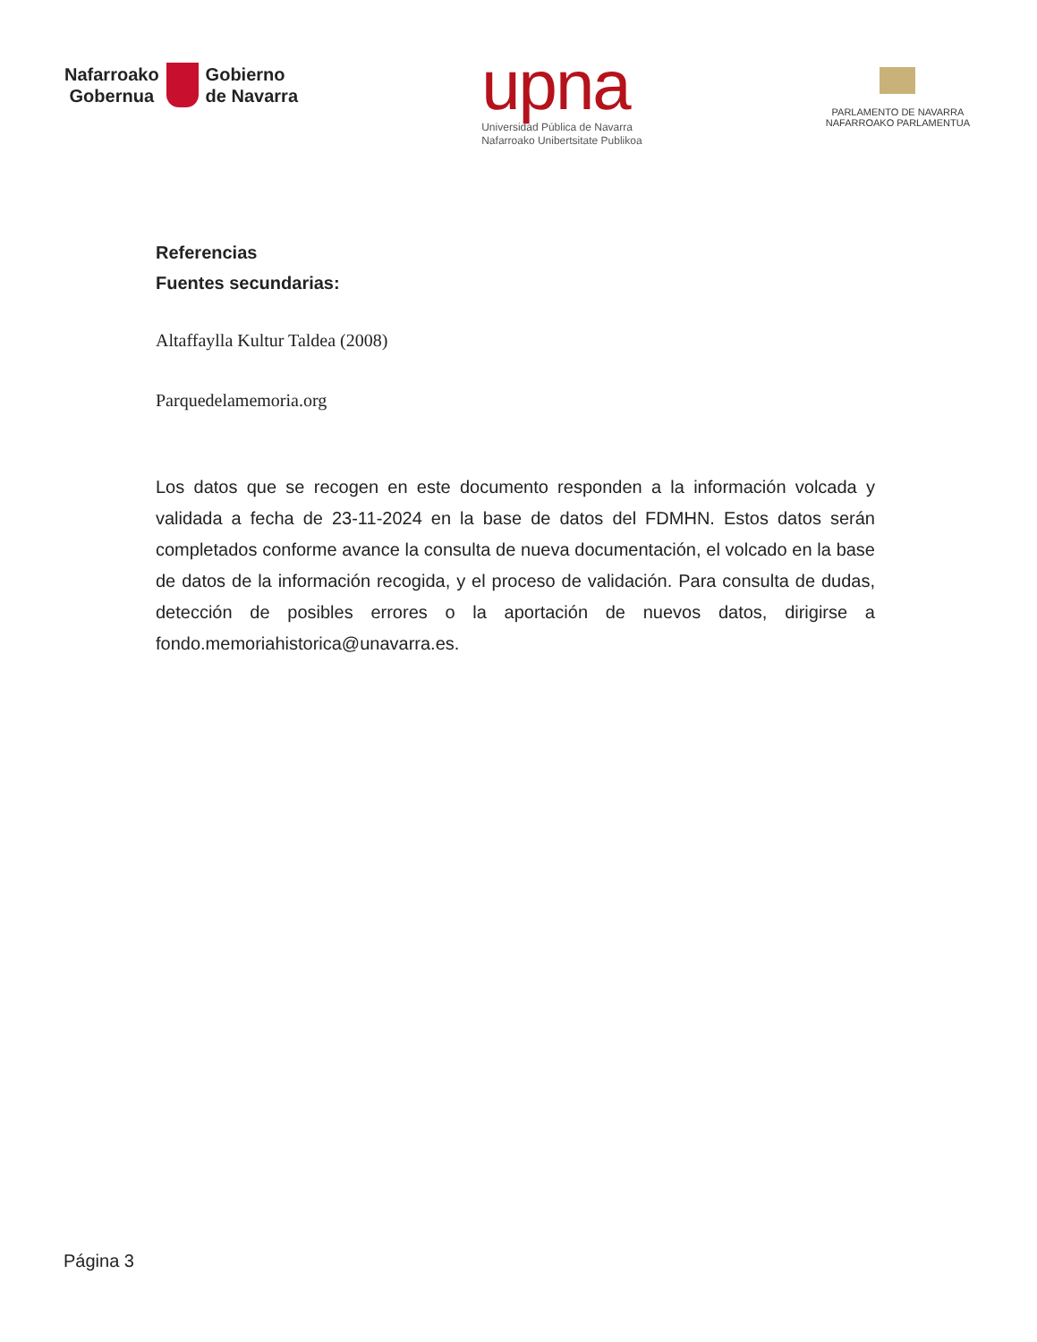Nafarroako
Gobernua
Gobierno
de Navarra
upna
Universidad Pública de Navarra
Nafarroako Unibertsitate Publikoa
PARLAMENTO DE NAVARRA
NAFARROAKO PARLAMENTUA
Referencias
Fuentes secundarias:
Altaffaylla Kultur Taldea (2008)
Parquedelamemoria.org
Los datos que se recogen en este documento responden a la información volcada y validada a fecha de 23-11-2024 en la base de datos del FDMHN. Estos datos serán completados conforme avance la consulta de nueva documentación, el volcado en la base de datos de la información recogida, y el proceso de validación. Para consulta de dudas, detección de posibles errores o la aportación de nuevos datos, dirigirse a fondo.memoriahistorica@unavarra.es.
Página 3